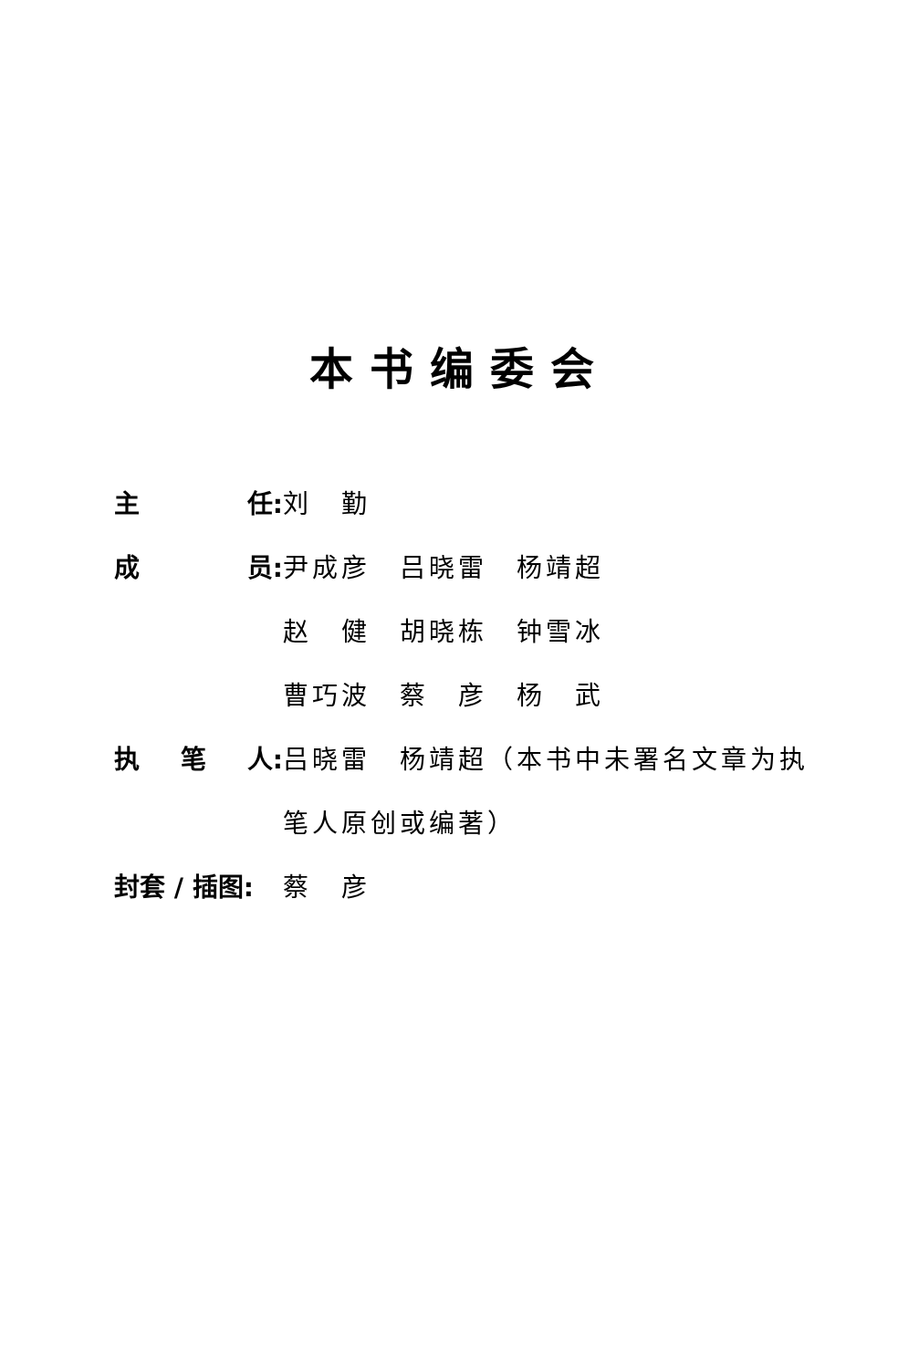本书编委会
主 任: 刘　勤
成 员: 尹成彦　吕晓雷　杨靖超
赵　健　胡晓栋　钟雪冰
曹巧波　蔡　彦　杨　武
执 笔 人: 吕晓雷　杨靖超（本书中未署名文章为执
笔人原创或编著）
封套 / 插图: 蔡　彦